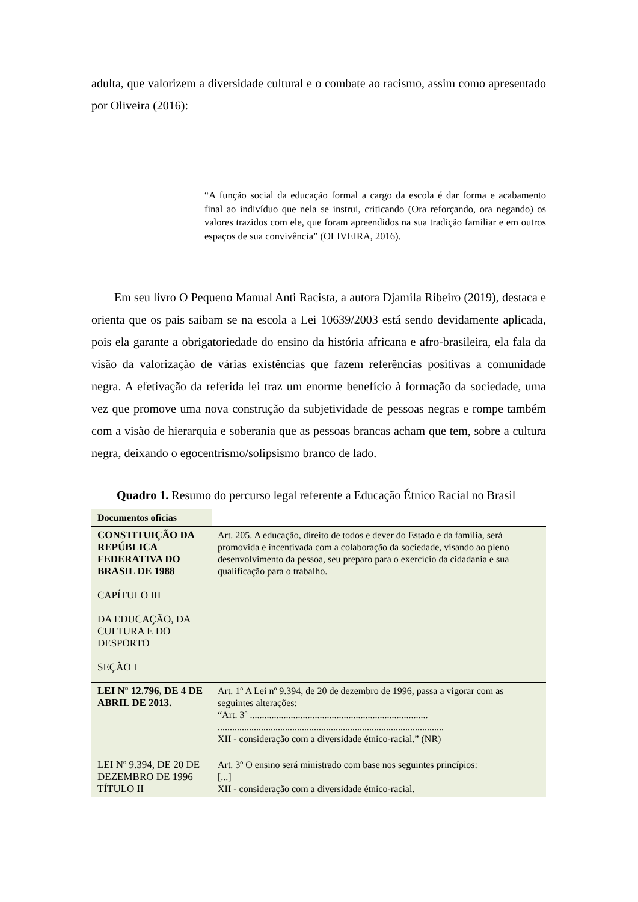adulta, que valorizem a diversidade cultural e o combate ao racismo, assim como apresentado por Oliveira (2016):
“A função social da educação formal a cargo da escola é dar forma e acabamento final ao indivíduo que nela se instrui, criticando (Ora reforçando, ora negando) os valores trazidos com ele, que foram apreendidos na sua tradição familiar e em outros espaços de sua convivência” (OLIVEIRA, 2016).
Em seu livro O Pequeno Manual Anti Racista, a autora Djamila Ribeiro (2019), destaca e orienta que os pais saibam se na escola a Lei 10639/2003 está sendo devidamente aplicada, pois ela garante a obrigatoriedade do ensino da história africana e afro-brasileira, ela fala da visão da valorização de várias existências que fazem referências positivas a comunidade negra. A efetivação da referida lei traz um enorme benefício à formação da sociedade, uma vez que promove uma nova construção da subjetividade de pessoas negras e rompe também com a visão de hierarquia e soberania que as pessoas brancas acham que tem, sobre a cultura negra, deixando o egocentrismo/solipsismo branco de lado.
Quadro 1. Resumo do percurso legal referente a Educação Étnico Racial no Brasil
| Documentos oficias | |
| CONSTITUIÇÃO DA REPÚBLICA FEDERATIVA DO BRASIL DE 1988 CAPÍTULO III DA EDUCAÇÃO, DA CULTURA E DO DESPORTO SEÇÃO I | Art. 205. A educação, direito de todos e dever do Estado e da família, será promovida e incentivada com a colaboração da sociedade, visando ao pleno desenvolvimento da pessoa, seu preparo para o exercício da cidadania e sua qualificação para o trabalho. |
| LEI Nº 12.796, DE 4 DE ABRIL DE 2013. | Art. 1º A Lei nº 9.394, de 20 de dezembro de 1996, passa a vigorar com as seguintes alterações: “Art. 3º .......................................................................... .............................................................................................. XII - consideração com a diversidade étnico-racial.” (NR) |
| LEI Nº 9.394, DE 20 DE DEZEMBRO DE 1996 TÍTULO II | Art. 3º O ensino será ministrado com base nos seguintes princípios: [...] XII - consideração com a diversidade étnico-racial. |